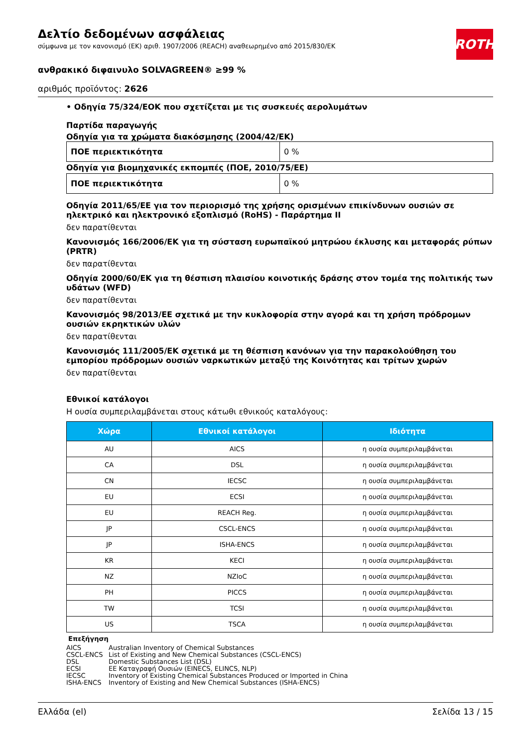Δελτίο δεδομένων ασφάλειας
σύμφωνα με τον κανονισμό (ΕΚ) αριθ. 1907/2006 (REACH) αναθεωρημένο από 2015/830/ΕΚ
ROTH
ανθρακικό διφαινυλο SOLVAGREEN® ≥99 %
αριθμός προϊόντος: 2626
• Οδηγία 75/324/ΕΟΚ που σχετίζεται με τις συσκευές αερολυμάτων
Παρτίδα παραγωγής
Οδηγία για τα χρώματα διακόσμησης (2004/42/ΕΚ)
| ΠΟΕ περιεκτικότητα | 0 % |
Οδηγία για βιομηχανικές εκπομπές (ΠΟΕ, 2010/75/ΕΕ)
| ΠΟΕ περιεκτικότητα | 0 % |
Οδηγία 2011/65/ΕΕ για τον περιορισμό της χρήσης ορισμένων επικίνδυνων ουσιών σε ηλεκτρικό και ηλεκτρονικό εξοπλισμό (RoHS) - Παράρτημα II
δεν παρατίθενται
Κανονισμός 166/2006/ΕΚ για τη σύσταση ευρωπαϊκού μητρώου έκλυσης και μεταφοράς ρύπων (PRTR)
δεν παρατίθενται
Οδηγία 2000/60/ΕΚ για τη θέσπιση πλαισίου κοινοτικής δράσης στον τομέα της πολιτικής των υδάτων (WFD)
δεν παρατίθενται
Κανονισμός 98/2013/ΕΕ σχετικά με την κυκλοφορία στην αγορά και τη χρήση πρόδρομων ουσιών εκρηκτικών υλών
δεν παρατίθενται
Κανονισμός 111/2005/ΕΚ σχετικά με τη θέσπιση κανόνων για την παρακολούθηση του εμπορίου πρόδρομων ουσιών ναρκωτικών μεταξύ της Κοινότητας και τρίτων χωρών
δεν παρατίθενται
Εθνικοί κατάλογοι
Η ουσία συμπεριλαμβάνεται στους κάτωθι εθνικούς καταλόγους:
| Χώρα | Εθνικοί κατάλογοι | Ιδιότητα |
| --- | --- | --- |
| AU | AICS | η ουσία συμπεριλαμβάνεται |
| CA | DSL | η ουσία συμπεριλαμβάνεται |
| CN | IECSC | η ουσία συμπεριλαμβάνεται |
| EU | ECSI | η ουσία συμπεριλαμβάνεται |
| EU | REACH Reg. | η ουσία συμπεριλαμβάνεται |
| JP | CSCL-ENCS | η ουσία συμπεριλαμβάνεται |
| JP | ISHA-ENCS | η ουσία συμπεριλαμβάνεται |
| KR | KECI | η ουσία συμπεριλαμβάνεται |
| NZ | NZIoC | η ουσία συμπεριλαμβάνεται |
| PH | PICCS | η ουσία συμπεριλαμβάνεται |
| TW | TCSI | η ουσία συμπεριλαμβάνεται |
| US | TSCA | η ουσία συμπεριλαμβάνεται |
Επεξήγηση
AICS Australian Inventory of Chemical Substances
CSCL-ENCS List of Existing and New Chemical Substances (CSCL-ENCS)
DSL Domestic Substances List (DSL)
ECSI ΕΕ Καταγραφή Ουσιών (EINECS, ELINCS, NLP)
IECSC Inventory of Existing Chemical Substances Produced or Imported in China
ISHA-ENCS Inventory of Existing and New Chemical Substances (ISHA-ENCS)
Ελλάδα (el) Σελίδα 13 / 15